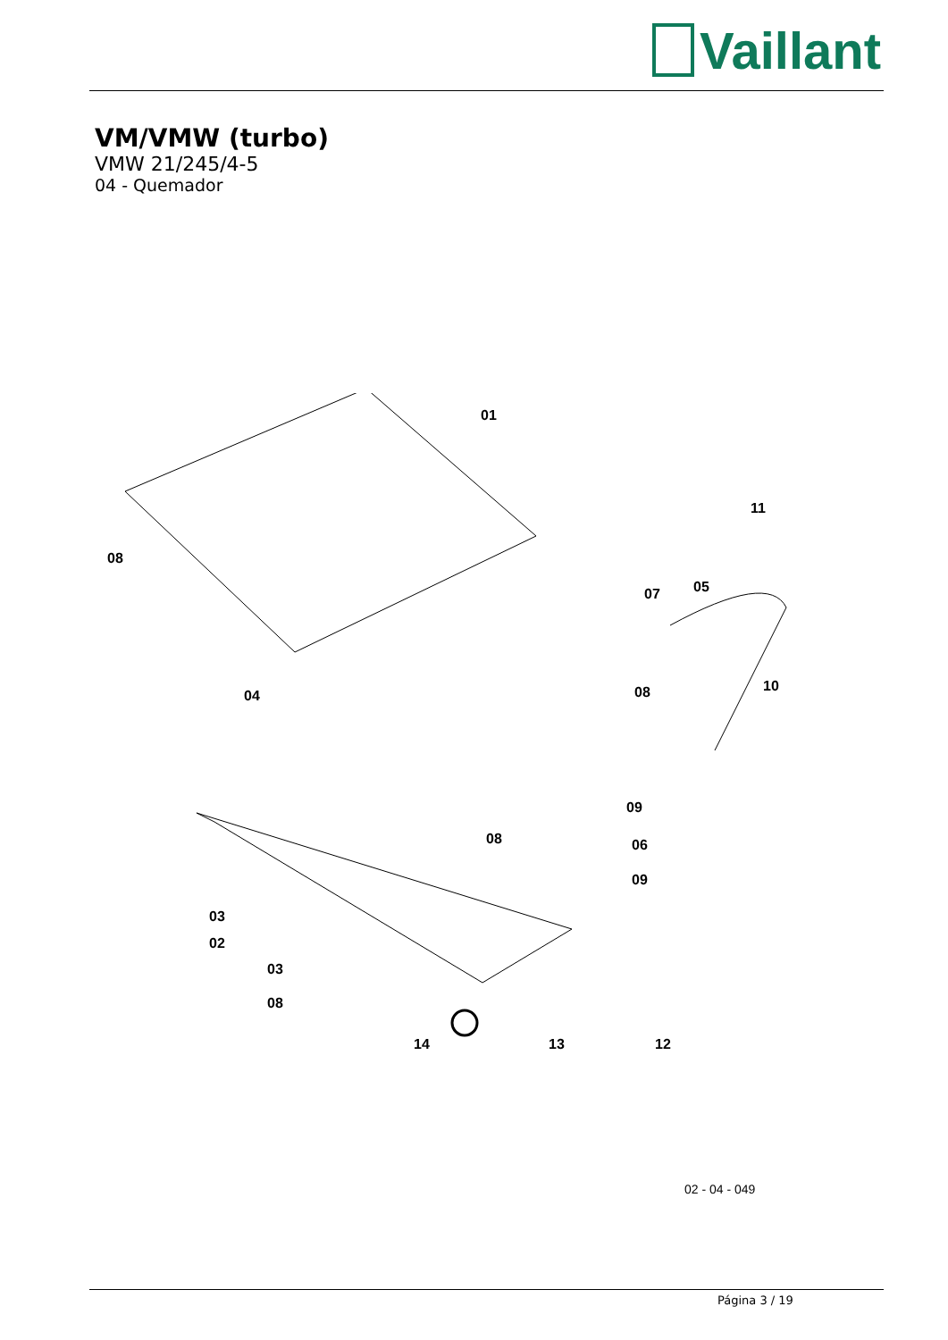Vaillant
VM/VMW (turbo)
VMW 21/245/4-5
04 - Quemador
01
11
08
05 07
04
10 08
09
08 06
09
03
02
03
08
14 13 12
02 - 04 - 049
Página 3 / 19